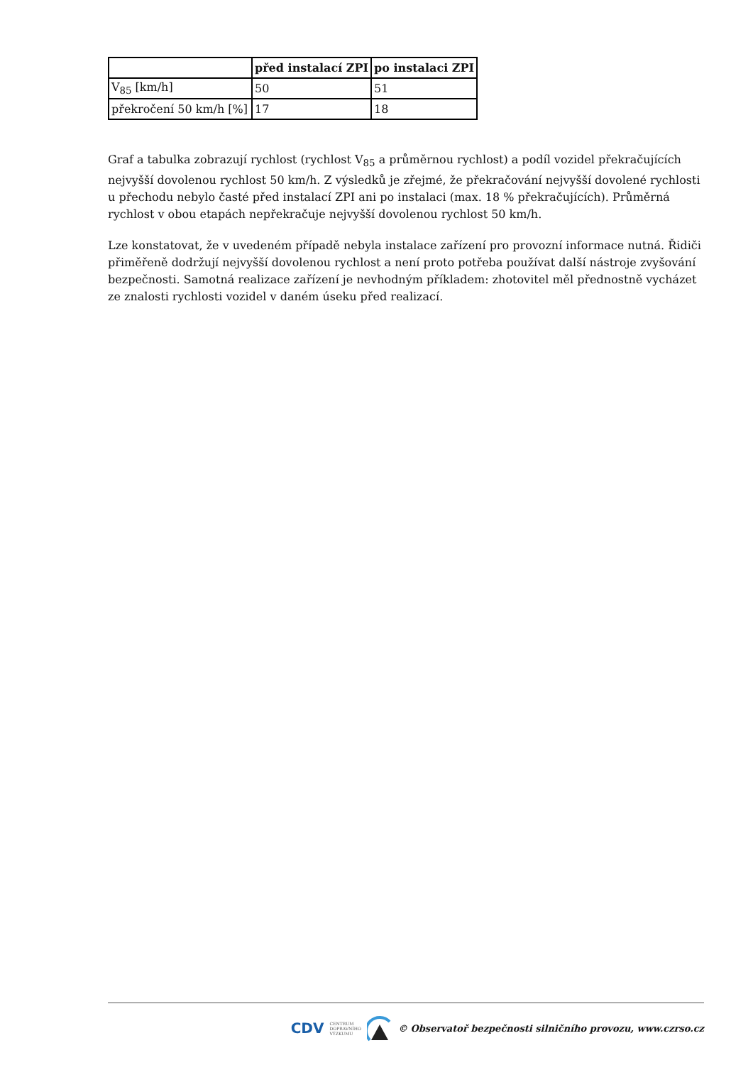| | před instalací ZPI | po instalaci ZPI |
| --- | --- | --- |
| V<sub>85</sub> [km/h] | 50 | 51 |
| překročení 50 km/h [%] | 17 | 18 |
Graf a tabulka zobrazují rychlost (rychlost V<sub>85</sub> a průměrnou rychlost) a podíl vozidel překračujících nejvyšší dovolenou rychlost 50 km/h. Z výsledků je zřejmé, že překračování nejvyšší dovolené rychlosti u přechodu nebylo časté před instalací ZPI ani po instalaci (max. 18 % překračujících). Průměrná rychlost v obou etapách nepřekračuje nejvyšší dovolenou rychlost 50 km/h.
Lze konstatovat, že v uvedeném případě nebyla instalace zařízení pro provozní informace nutná. Řidiči přiměřeně dodržují nejvyšší dovolenou rychlost a není proto potřeba používat další nástroje zvyšování bezpečnosti. Samotná realizace zařízení je nevhodným příkladem: zhotovitel měl přednostně vycházet ze znalosti rychlosti vozidel v daném úseku před realizací.
CDV CENTRUM
DOPRAVNÍHO
VÝZKUMU © Observatoř bezpečnosti silničního provozu, www.czrso.cz